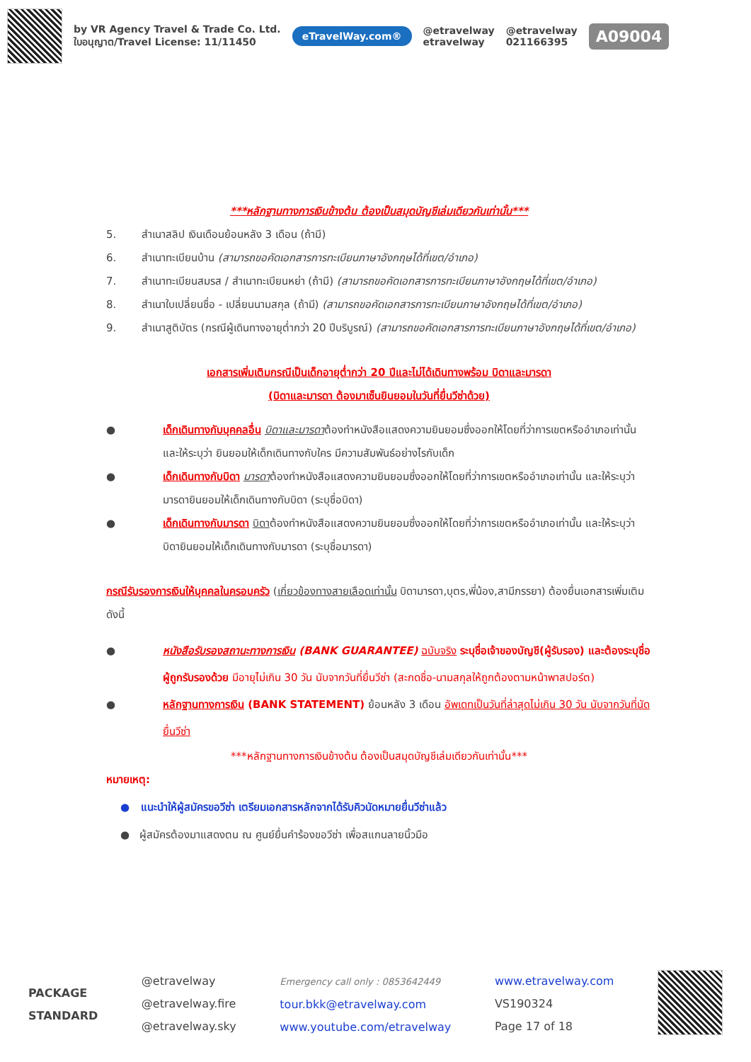by VR Agency Travel & Trade Co. Ltd.
ใบอนุญาต/Travel License: 11/11450
eTravelWay.com®
@etravelway
etravelway
@etravelway
021166395
A09004
***หลักฐานทางการเงินข้างต้น ต้องเป็นสมุดบัญชีเล่มเดียวกันเท่านั้น***
5. สำเนาสลิป เงินเดือนย้อนหลัง 3 เดือน (ถ้ามี)
6. สำเนาทะเบียนบ้าน (สามารถขอคัดเอกสารการทะเบียนภาษาอังกฤษได้ที่เขต/อำเภอ)
7. สำเนาทะเบียนสมรส / สำเนาทะเบียนหย่า (ถ้ามี) (สามารถขอคัดเอกสารการทะเบียนภาษาอังกฤษได้ที่เขต/อำเภอ)
8. สำเนาใบเปลี่ยนชื่อ - เปลี่ยนนามสกุล (ถ้ามี) (สามารถขอคัดเอกสารการทะเบียนภาษาอังกฤษได้ที่เขต/อำเภอ)
9. สำเนาสูติบัตร (กรณีผู้เดินทางอายุต่ำกว่า 20 ปีบริบูรณ์) (สามารถขอคัดเอกสารการทะเบียนภาษาอังกฤษได้ที่เขต/อำเภอ)
เอกสารเพิ่มเติมกรณีเป็นเด็กอายุต่ำกว่า 20 ปีและไม่ได้เดินทางพร้อม บิดาและมารดา
(บิดาและมารดา ต้องมาเซ็นยินยอมในวันที่ยื่นวีซ่าด้วย)
● เด็กเดินทางกับบุคคลอื่น บิดาและมารดาต้องทำหนังสือแสดงความยินยอมซึ่งออกให้โดยที่ว่าการเขตหรืออำเภอเท่านั้น และให้ระบุว่า ยินยอมให้เด็กเดินทางกับใคร มีความสัมพันธ์อย่างไรกับเด็ก
● เด็กเดินทางกับบิดา มารดาต้องทำหนังสือแสดงความยินยอมซึ่งออกให้โดยที่ว่าการเขตหรืออำเภอเท่านั้น และให้ระบุว่า มารดายินยอมให้เด็กเดินทางกับบิดา (ระบุชื่อบิดา)
● เด็กเดินทางกับมารดา บิดาต้องทำหนังสือแสดงความยินยอมซึ่งออกให้โดยที่ว่าการเขตหรืออำเภอเท่านั้น และให้ระบุว่า บิดายินยอมให้เด็กเดินทางกับมารดา (ระบุชื่อมารดา)
กรณีรับรองการเงินให้บุคคลในครอบครัว (เกี่ยวข้องทางสายเลือดเท่านั้น บิดามารดา,บุตร,พี่น้อง,สามีภรรยา) ต้องยื่นเอกสารเพิ่มเติมดังนี้
● หนังสือรับรองสถานะทางการเงิน (BANK GUARANTEE) ฉบับจริง ระบุชื่อเจ้าของบัญชี(ผู้รับรอง) และต้องระบุชื่อผู้ถูกรับรองด้วย มีอายุไม่เกิน 30 วัน นับจากวันที่ยื่นวีซ่า (สะกดชื่อ-นามสกุลให้ถูกต้องตามหน้าพาสปอร์ต)
● หลักฐานทางการเงิน (BANK STATEMENT) ย้อนหลัง 3 เดือน อัพเดทเป็นวันที่ล่าสุดไม่เกิน 30 วัน นับจากวันที่นัดยื่นวีซ่า
***หลักฐานทางการเงินข้างต้น ต้องเป็นสมุดบัญชีเล่มเดียวกันเท่านั้น***
หมายเหตุ:
● แนะนำให้ผู้สมัครขอวีซ่า เตรียมเอกสารหลักจากได้รับคิวนัดหมายยื่นวีซ่าแล้ว
● ผู้สมัครต้องมาแสดงตน ณ ศูนย์ยื่นคำร้องขอวีซ่า เพื่อสแกนลายนิ้วมือ
PACKAGE
STANDARD
@etravelway
@etravelway.fire
@etravelway.sky
Emergency call only : 0853642449
tour.bkk@etravelway.com
www.youtube.com/etravelway
www.etravelway.com
VS190324
Page 17 of 18